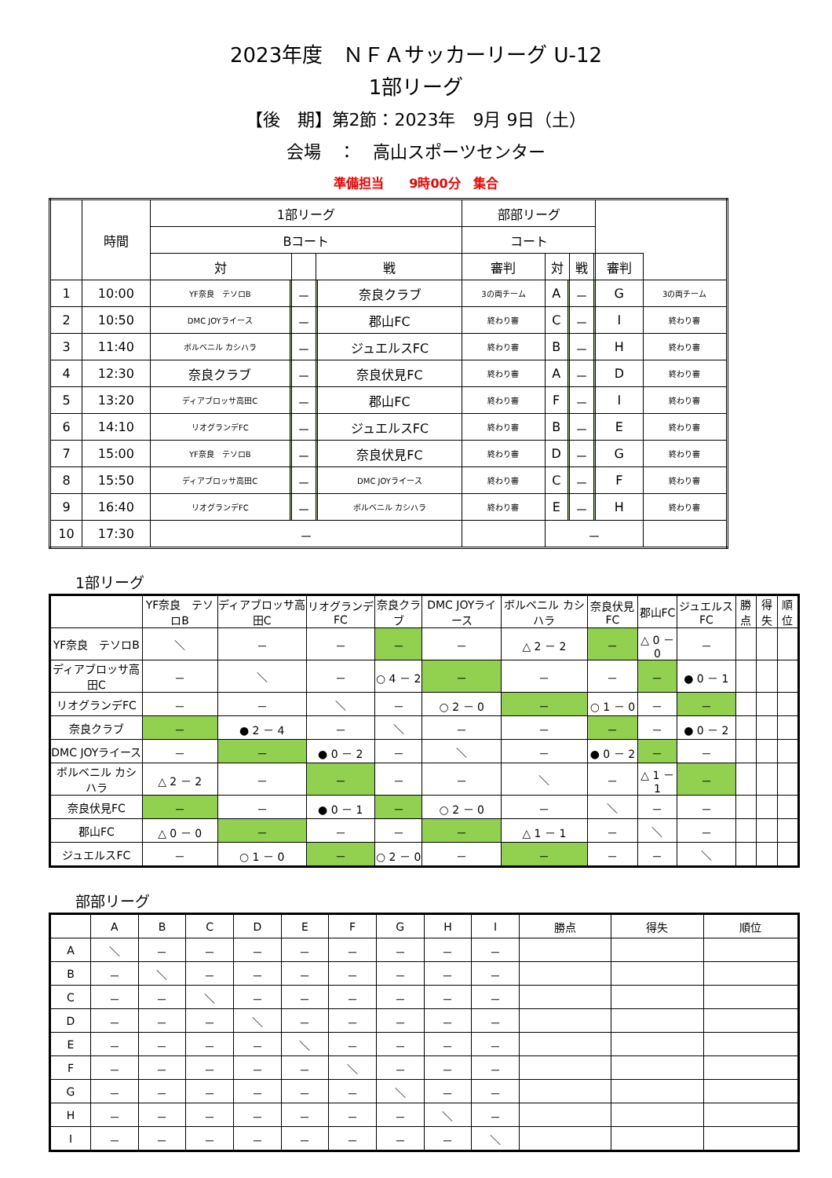2023年度　ＮＦＡサッカーリーグ U-12
1部リーグ
【後　期】第2節：2023年　9月 9日（土）
会場　：　高山スポーツセンター
準備担当　　9時00分　集合
| | 時間 | 1部リーグ | | | | | 部部リーグ | | | | | | |
| --- | --- | --- | --- | --- | --- | --- | --- | --- | --- | --- | --- | --- | --- |
| | | Bコート | | | | | コート | | | | | | |
| | | 対 | | | 戦 | | 審判 | 対 | | 戦 | | 審判 | |
| 1 | 10:00 | YF奈良 テソロB | | － | | 奈良クラブ | 3の両チーム | A | | － | | G | 3の両チーム |
| 2 | 10:50 | DMC JOYライース | | － | | 郡山FC | 終わり審 | C | | － | | I | 終わり審 |
| 3 | 11:40 | ボルベニル カシハラ | | － | | ジュエルスFC | 終わり審 | B | | － | | H | 終わり審 |
| 4 | 12:30 | 奈良クラブ | | － | | 奈良伏見FC | 終わり審 | A | | － | | D | 終わり審 |
| 5 | 13:20 | ディアブロッサ高田C | | － | | 郡山FC | 終わり審 | F | | － | | I | 終わり審 |
| 6 | 14:10 | リオグランデFC | | － | | ジュエルスFC | 終わり審 | B | | － | | E | 終わり審 |
| 7 | 15:00 | YF奈良 テソロB | | － | | 奈良伏見FC | 終わり審 | D | | － | | G | 終わり審 |
| 8 | 15:50 | ディアブロッサ高田C | | － | | DMC JOYライース | 終わり審 | C | | － | | F | 終わり審 |
| 9 | 16:40 | リオグランデFC | | － | | ボルベニル カシハラ | 終わり審 | E | | － | | H | 終わり審 |
| 10 | 17:30 | － | | | | | | － | | | | | |
1部リーグ
| | YF奈良 テソロB | ディアブロッサ高田C | リオグランデFC | 奈良クラブ | DMC JOYライース | ボルベニル カシハラ | 奈良伏見FC | 郡山FC | ジュエルスFC | 勝点 | 得失 | 順位 |
| --- | --- | --- | --- | --- | --- | --- | --- | --- | --- | --- | --- | --- |
| YF奈良 テソロB | ＼ | － | － | － | － | △ 2 － 2 | － | △ 0 － 0 | － | | | |
| ディアブロッサ高田C | － | ＼ | － | ○ 4 － 2 | － | － | － | － | ● 0 － 1 | | | |
| リオグランデFC | － | － | ＼ | － | ○ 2 － 0 | － | ○ 1 － 0 | － | － | | | |
| 奈良クラブ | － | ● 2 － 4 | － | ＼ | － | － | － | － | ● 0 － 2 | | | |
| DMC JOYライース | － | － | ● 0 － 2 | － | ＼ | － | ● 0 － 2 | － | － | | | |
| ボルベニル カシハラ | △ 2 － 2 | － | － | － | － | ＼ | － | △ 1 － 1 | － | | | |
| 奈良伏見FC | － | － | ● 0 － 1 | － | ○ 2 － 0 | － | ＼ | － | － | | | |
| 郡山FC | △ 0 － 0 | － | － | － | － | △ 1 － 1 | － | ＼ | － | | | |
| ジュエルスFC | － | ○ 1 － 0 | － | ○ 2 － 0 | － | － | － | － | ＼ | | | |
部部リーグ
| | A | B | C | D | E | F | G | H | I | 勝点 | 得失 | 順位 |
| --- | --- | --- | --- | --- | --- | --- | --- | --- | --- | --- | --- | --- |
| A | ＼ | － | － | － | － | － | － | － | － | | | |
| B | － | ＼ | － | － | － | － | － | － | － | | | |
| C | － | － | ＼ | － | － | － | － | － | － | | | |
| D | － | － | － | ＼ | － | － | － | － | － | | | |
| E | － | － | － | － | ＼ | － | － | － | － | | | |
| F | － | － | － | － | － | ＼ | － | － | － | | | |
| G | － | － | － | － | － | － | ＼ | － | － | | | |
| H | － | － | － | － | － | － | － | ＼ | － | | | |
| I | － | － | － | － | － | － | － | － | ＼ | | | |